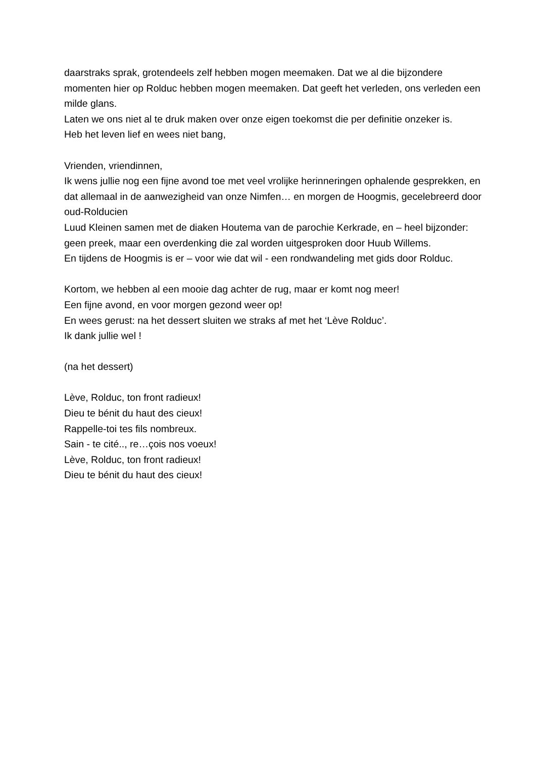daarstraks sprak, grotendeels zelf hebben mogen meemaken. Dat we al die bijzondere momenten hier op Rolduc hebben mogen meemaken. Dat geeft het verleden, ons verleden een milde glans.
Laten we ons niet al te druk maken over onze eigen toekomst die per definitie onzeker is.
Heb het leven lief en wees niet bang,
Vrienden, vriendinnen,
Ik wens jullie nog een fijne avond toe met veel vrolijke herinneringen ophalende gesprekken, en dat allemaal in de aanwezigheid van onze Nimfen… en morgen de Hoogmis, gecelebreerd door oud-Rolducien
Luud Kleinen samen met de diaken Houtema van de parochie Kerkrade, en – heel bijzonder: geen preek, maar een overdenking die zal worden uitgesproken door Huub Willems.
En tijdens de Hoogmis is er – voor wie dat wil - een rondwandeling met gids door Rolduc.
Kortom, we hebben al een mooie dag achter de rug, maar er komt nog meer!
Een fijne avond, en voor morgen gezond weer op!
En wees gerust: na het dessert sluiten we straks af met het ‘Lève Rolduc’.
Ik dank jullie wel !
(na het dessert)
Lève, Rolduc, ton front radieux!
Dieu te bénit du haut des cieux!
Rappelle-toi tes fils nombreux.
Sain - te cité.., re…çois nos voeux!
Lève, Rolduc, ton front radieux!
Dieu te bénit du haut des cieux!